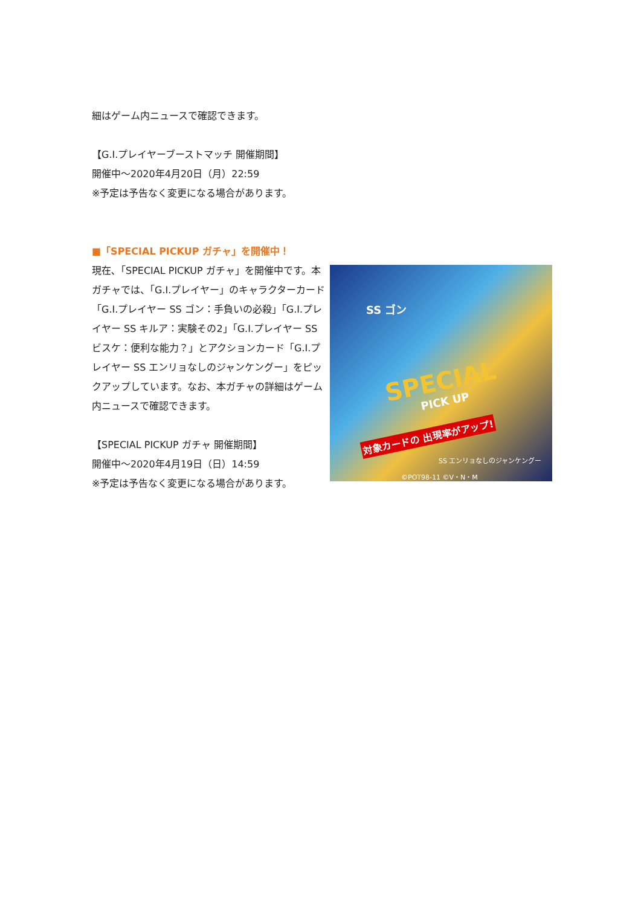細はゲーム内ニュースで確認できます。
【G.I.プレイヤーブーストマッチ 開催期間】
開催中～2020年4月20日（月）22:59
※予定は予告なく変更になる場合があります。
■「SPECIAL PICKUP ガチャ」を開催中！
現在､「SPECIAL PICKUP ガチャ」を開催中です。本ガチャでは、「G.I.プレイヤー」のキャラクターカード「G.I.プレイヤー SS ゴン：手負いの必殺」「G.I.プレイヤー SS キルア：実験その2」「G.I.プレイヤー SS ビスケ：便利な能力？」とアクションカード「G.I.プレイヤー SS エンリョなしのジャンケングー」をピックアップしています。なお、本ガチャの詳細はゲーム内ニュースで確認できます。
【SPECIAL PICKUP ガチャ 開催期間】
開催中～2020年4月19日（日）14:59
※予定は予告なく変更になる場合があります。
SS ゴン
SPECIAL
PICK UP
対象カードの 出現率がアップ!
SS エンリョなしのジャンケングー
©POT98-11 ©V・N・M